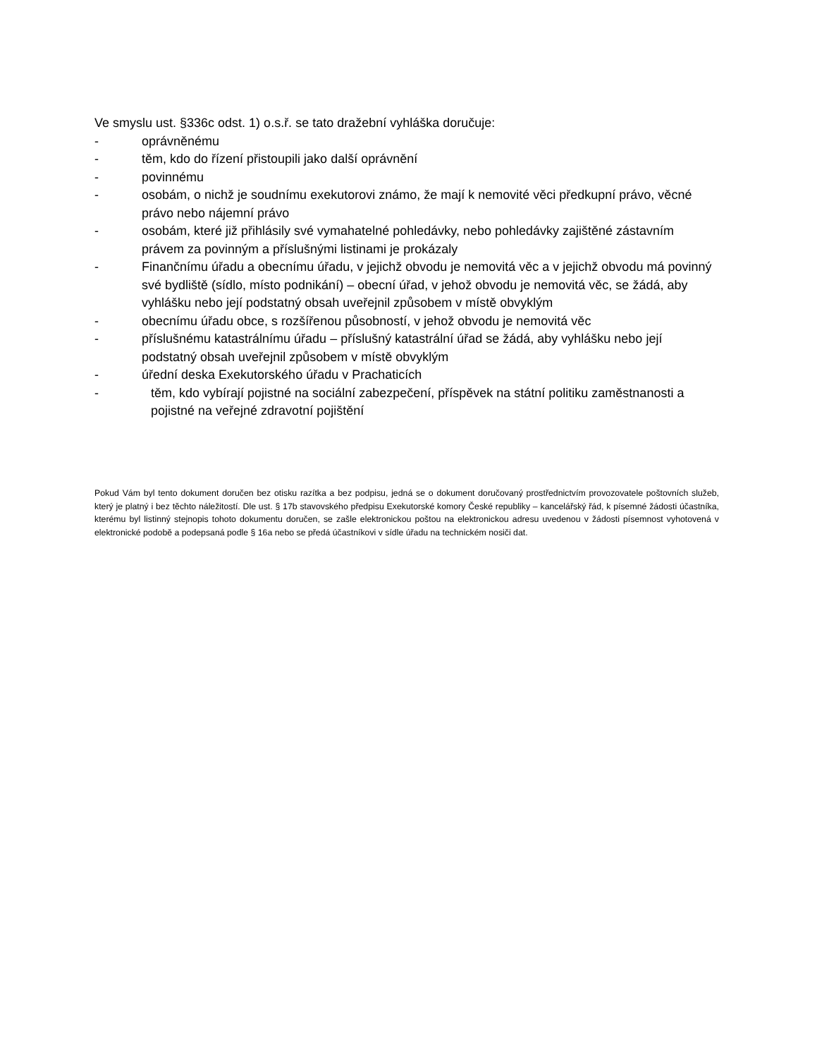Ve smyslu ust. §336c odst. 1) o.s.ř. se tato dražební vyhláška doručuje:
- oprávněnému
- těm, kdo do řízení přistoupili jako další oprávnění
- povinnému
- osobám, o nichž je soudnímu exekutorovi známo, že mají k nemovité věci předkupní právo, věcné právo nebo nájemní právo
- osobám, které již přihlásily své vymahatelné pohledávky, nebo pohledávky zajištěné zástavním právem za povinným a příslušnými listinami je prokázaly
- Finančnímu úřadu a obecnímu úřadu, v jejichž obvodu je nemovitá věc a v jejichž obvodu má povinný své bydliště (sídlo, místo podnikání) – obecní úřad, v jehož obvodu je nemovitá věc, se žádá, aby vyhlášku nebo její podstatný obsah uveřejnil způsobem v místě obvyklým
- obecnímu úřadu obce, s rozšířenou působností, v jehož obvodu je nemovitá věc
- příslušnému katastrálnímu úřadu – příslušný katastrální úřad se žádá, aby vyhlášku nebo její podstatný obsah uveřejnil způsobem v místě obvyklým
- úřední deska Exekutorského úřadu v Prachaticích
- těm, kdo vybírají pojistné na sociální zabezpečení, příspěvek na státní politiku zaměstnanosti a pojistné na veřejné zdravotní pojištění
Pokud Vám byl tento dokument doručen bez otisku razítka a bez podpisu, jedná se o dokument doručovaný prostřednictvím provozovatele poštovních služeb, který je platný i bez těchto náležitostí. Dle ust. § 17b stavovského předpisu Exekutorské komory České republiky – kancelářský řád, k písemné žádosti účastníka, kterému byl listinný stejnopis tohoto dokumentu doručen, se zašle elektronickou poštou na elektronickou adresu uvedenou v žádosti písemnost vyhotovená v elektronické podobě a podepsaná podle § 16a nebo se předá účastníkovi v sídle úřadu na technickém nosiči dat.